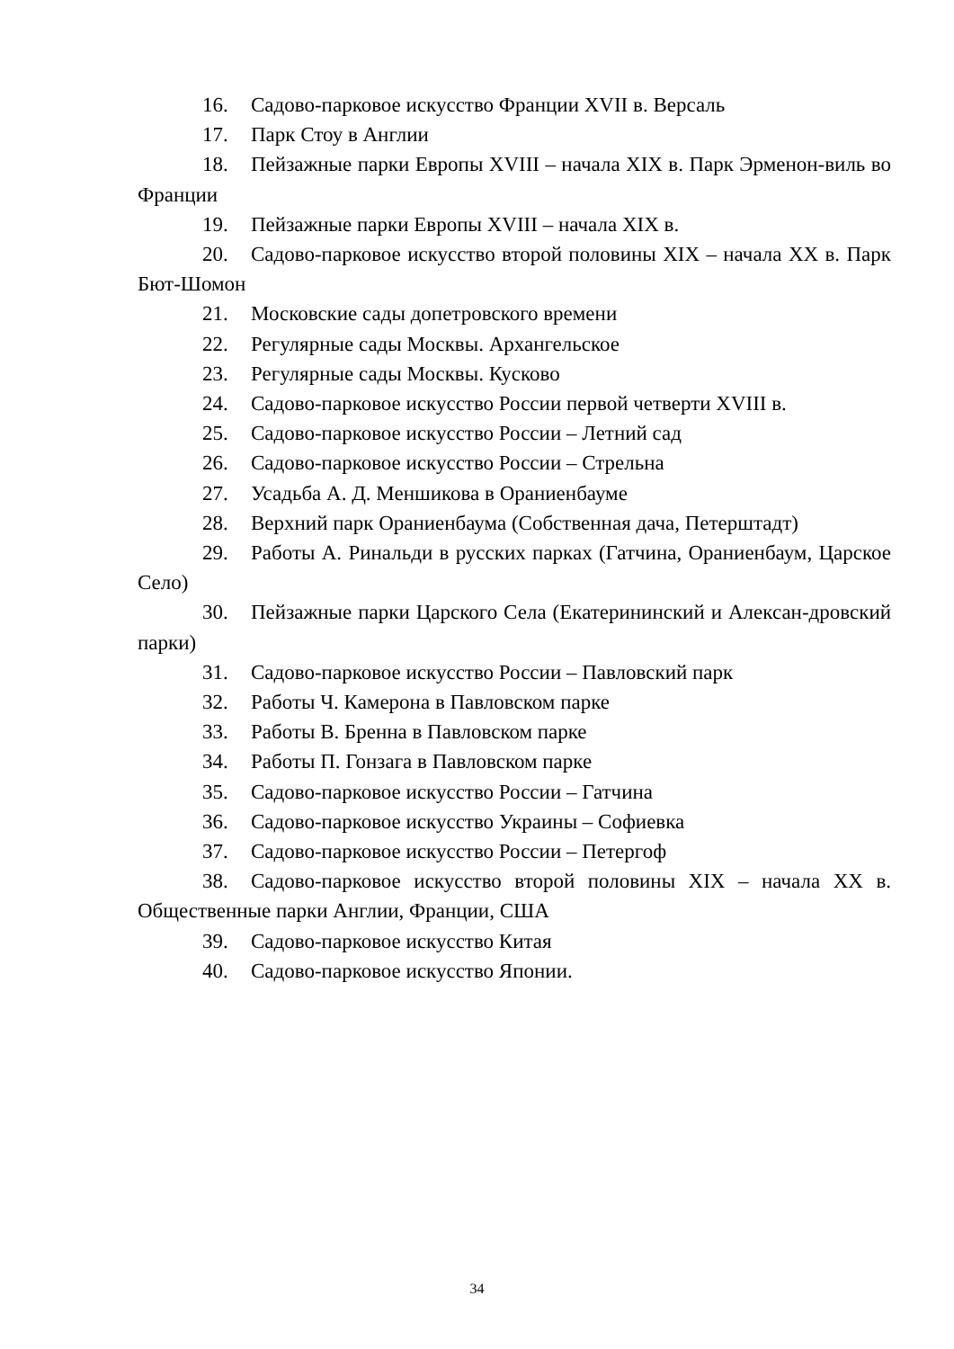16. Садово-парковое искусство Франции XVII в. Версаль
17. Парк Стоу в Англии
18. Пейзажные парки Европы XVIII – начала XIX в. Парк Эрменон-виль во Франции
19. Пейзажные парки Европы XVIII – начала XIX в.
20. Садово-парковое искусство второй половины XIX – начала XX в. Парк Бют-Шомон
21. Московские сады допетровского времени
22. Регулярные сады Москвы. Архангельское
23. Регулярные сады Москвы. Кусково
24. Садово-парковое искусство России первой четверти XVIII в.
25. Садово-парковое искусство России – Летний сад
26. Садово-парковое искусство России – Стрельна
27. Усадьба А. Д. Меншикова в Ораниенбауме
28. Верхний парк Ораниенбаума (Собственная дача, Петерштадт)
29. Работы А. Ринальди в русских парках (Гатчина, Ораниенбаум, Царское Село)
30. Пейзажные парки Царского Села (Екатерининский и Алексан-дровский парки)
31. Садово-парковое искусство России – Павловский парк
32. Работы Ч. Камерона в Павловском парке
33. Работы В. Бренна в Павловском парке
34. Работы П. Гонзага в Павловском парке
35. Садово-парковое искусство России – Гатчина
36. Садово-парковое искусство Украины – Софиевка
37. Садово-парковое искусство России – Петергоф
38. Садово-парковое искусство второй половины XIX – начала XX в. Общественные парки Англии, Франции, США
39. Садово-парковое искусство Китая
40. Садово-парковое искусство Японии.
34